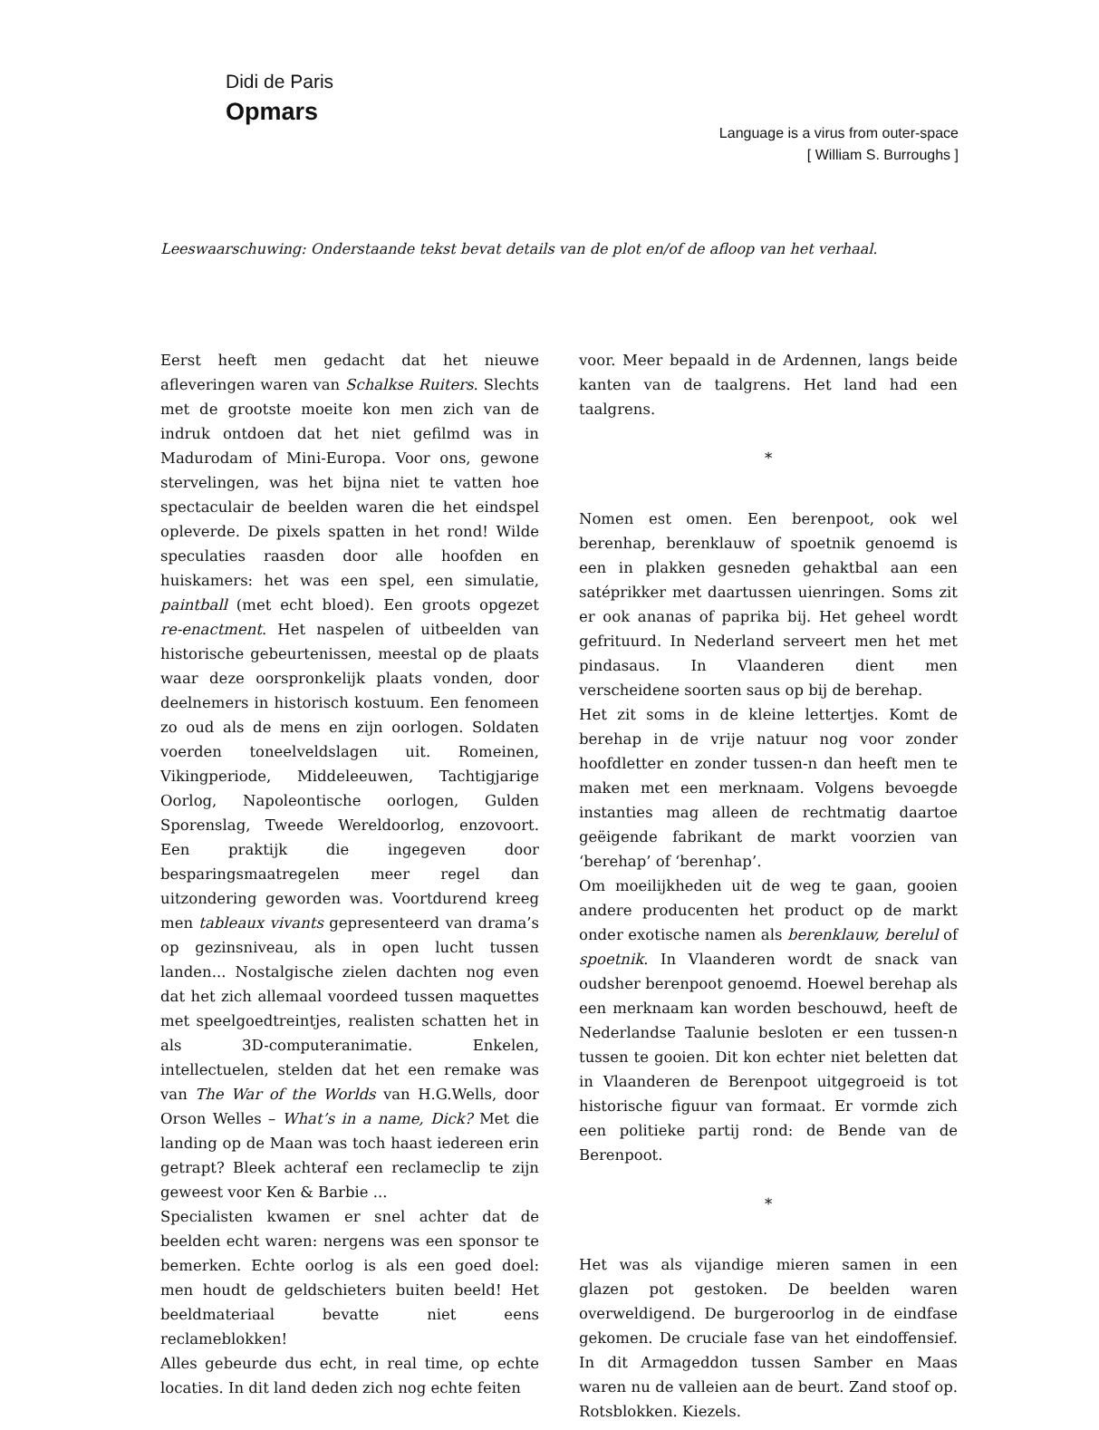Didi de Paris
Opmars
Language is a virus from outer-space
[ William S. Burroughs ]
Leeswaarschuwing: Onderstaande tekst bevat details van de plot en/of de afloop van het verhaal.
Eerst heeft men gedacht dat het nieuwe afleveringen waren van Schalkse Ruiters. Slechts met de grootste moeite kon men zich van de indruk ontdoen dat het niet gefilmd was in Madurodam of Mini-Europa. Voor ons, gewone stervelingen, was het bijna niet te vatten hoe spectaculair de beelden waren die het eindspel opleverde. De pixels spatten in het rond! Wilde speculaties raasden door alle hoofden en huiskamers: het was een spel, een simulatie, paintball (met echt bloed). Een groots opgezet re-enactment. Het naspelen of uitbeelden van historische gebeurtenissen, meestal op de plaats waar deze oorspronkelijk plaats vonden, door deelnemers in historisch kostuum. Een fenomeen zo oud als de mens en zijn oorlogen. Soldaten voerden toneelveldslagen uit. Romeinen, Vikingperiode, Middeleeuwen, Tachtigjarige Oorlog, Napoleontische oorlogen, Gulden Sporenslag, Tweede Wereldoorlog, enzovoort. Een praktijk die ingegeven door besparingsmaatregelen meer regel dan uitzondering geworden was. Voortdurend kreeg men tableaux vivants gepresenteerd van drama’s op gezinsniveau, als in open lucht tussen landen... Nostalgische zielen dachten nog even dat het zich allemaal voordeed tussen maquettes met speelgoedtreintjes, realisten schatten het in als 3D-computeranimatie. Enkelen, intellectuelen, stelden dat het een remake was van The War of the Worlds van H.G.Wells, door Orson Welles – What’s in a name, Dick? Met die landing op de Maan was toch haast iedereen erin getrapt? Bleek achteraf een reclameclip te zijn geweest voor Ken & Barbie ...
Specialisten kwamen er snel achter dat de beelden echt waren: nergens was een sponsor te bemerken. Echte oorlog is als een goed doel: men houdt de geldschieters buiten beeld! Het beeldmateriaal bevatte niet eens reclameblokken!
Alles gebeurde dus echt, in real time, op echte locaties. In dit land deden zich nog echte feiten
voor. Meer bepaald in de Ardennen, langs beide kanten van de taalgrens. Het land had een taalgrens.
*
Nomen est omen. Een berenpoot, ook wel berenhap, berenklauw of spoetnik genoemd is een in plakken gesneden gehaktbal aan een satéprikker met daartussen uienringen. Soms zit er ook ananas of paprika bij. Het geheel wordt gefrituurd. In Nederland serveert men het met pindasaus. In Vlaanderen dient men verscheidene soorten saus op bij de berehap.
Het zit soms in de kleine lettertjes. Komt de berehap in de vrije natuur nog voor zonder hoofdletter en zonder tussen-n dan heeft men te maken met een merknaam. Volgens bevoegde instanties mag alleen de rechtmatig daartoe geëigende fabrikant de markt voorzien van ‘berehap’ of ‘berenhap’.
Om moeilijkheden uit de weg te gaan, gooien andere producenten het product op de markt onder exotische namen als berenklauw, berelul of spoetnik. In Vlaanderen wordt de snack van oudsher berenpoot genoemd. Hoewel berehap als een merknaam kan worden beschouwd, heeft de Nederlandse Taalunie besloten er een tussen-n tussen te gooien. Dit kon echter niet beletten dat in Vlaanderen de Berenpoot uitgegroeid is tot historische figuur van formaat. Er vormde zich een politieke partij rond: de Bende van de Berenpoot.
*
Het was als vijandige mieren samen in een glazen pot gestoken. De beelden waren overweldigend. De burgeroorlog in de eindfase gekomen. De cruciale fase van het eindoffensief. In dit Armageddon tussen Samber en Maas waren nu de valleien aan de beurt. Zand stoof op. Rotsblokken. Kiezels.